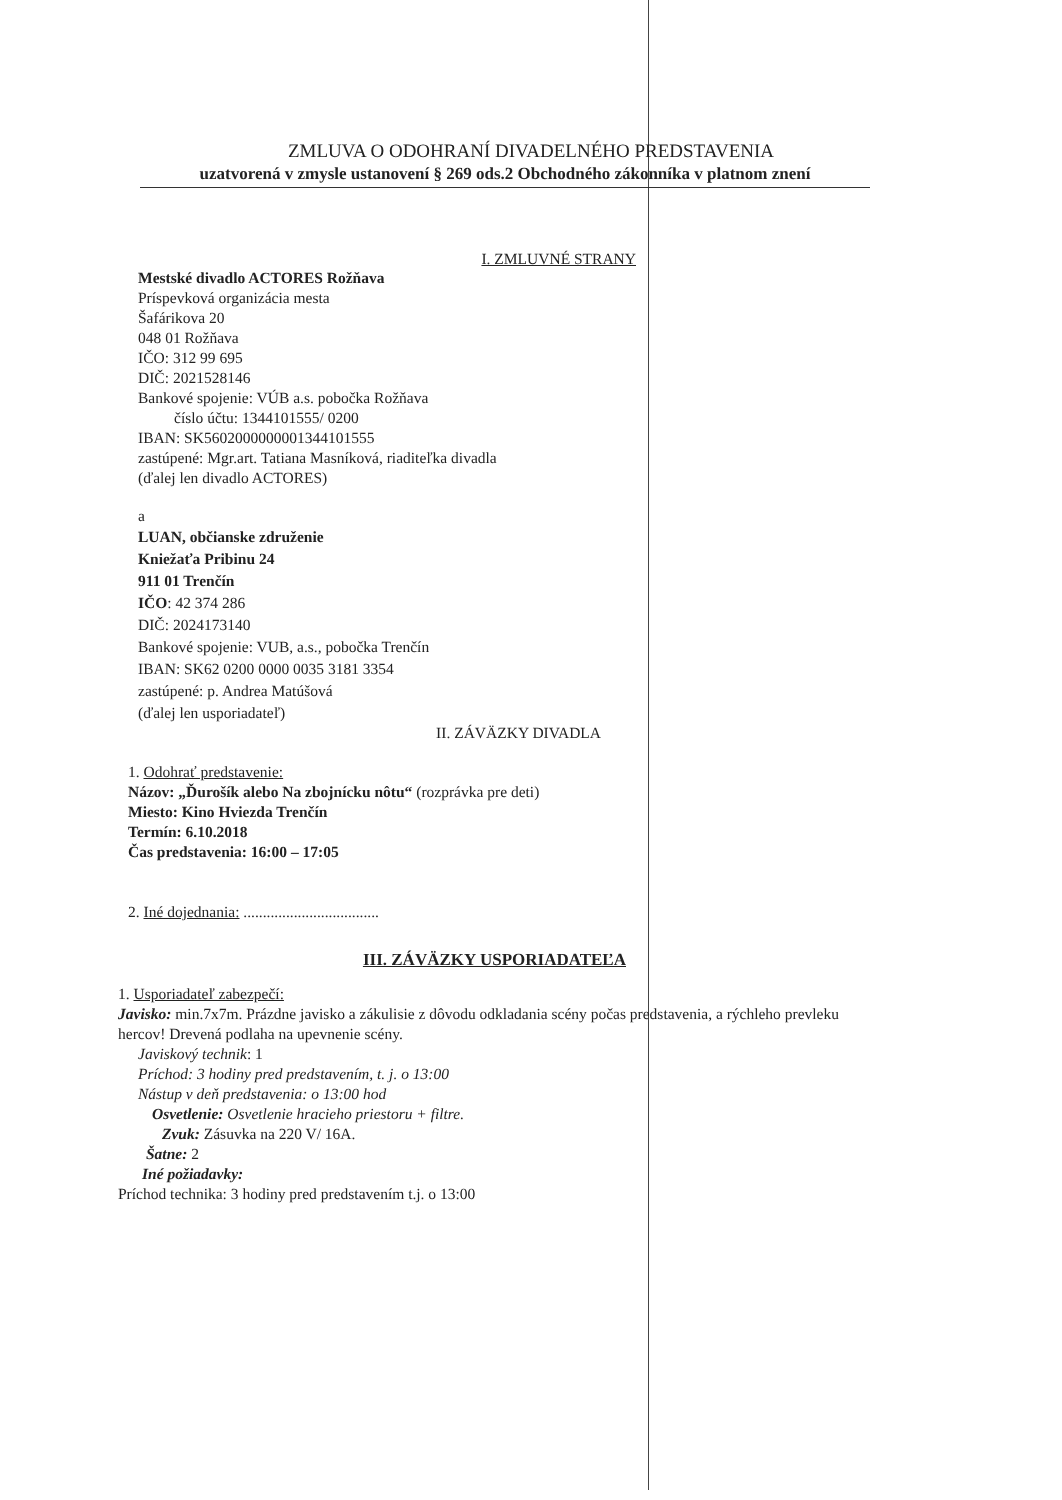ZMLUVA O ODOHRANÍ DIVADELNÉHO PREDSTAVENIA
uzatvorená v zmysle ustanovení § 269 ods.2 Obchodného zákonníka v platnom znení
I. ZMLUVNÉ STRANY
Mestské divadlo ACTORES Rožňava
Príspevková organizácia mesta
Šafárikova 20
048 01 Rožňava
IČO: 312 99 695
DIČ: 2021528146
Bankové spojenie: VÚB a.s. pobočka Rožňava
číslo účtu: 1344101555/ 0200
IBAN: SK5602000000001344101555
zastúpené: Mgr.art. Tatiana Masníková, riaditeľka divadla
(ďalej len divadlo ACTORES)
a
LUAN, občianske združenie
Kniežaťa Pribinu 24
911 01 Trenčín
IČO: 42 374 286
DIČ: 2024173140
Bankové spojenie: VUB, a.s., pobočka Trenčín
IBAN: SK62 0200 0000 0035 3181 3354
zastúpené: p. Andrea Matúšová
(ďalej len usporiadateľ)
II. ZÁVÄZKY DIVADLA
1. Odohrať predstavenie:
Názov: „Ďurošík alebo Na zbojnícku nôtu“ (rozprávka pre deti)
Miesto: Kino Hviezda Trenčín
Termín: 6.10.2018
Čas predstavenia: 16:00 – 17:05
2. Iné dojednania: ...................................
III. ZÁVÄZKY USPORIADATEĽA
1. Usporiadateľ zabezpečí:
Javisko: min.7x7m. Prázdne javisko a zákulisie z dôvodu odkladania scény počas predstavenia, a rýchleho prevleku hercov! Drevená podlaha na upevnenie scény.
Javiskový technik: 1
Príchod: 3 hodiny pred predstavením, t. j. o 13:00
Nástup v deň predstavenia: o 13:00 hod
Osvetlenie: Osvetlenie hracieho priestoru + filtre.
Zvuk: Zásuvka na 220 V/ 16A.
Šatne: 2
Iné požiadavky:
Príchod technika: 3 hodiny pred predstavením t.j. o 13:00